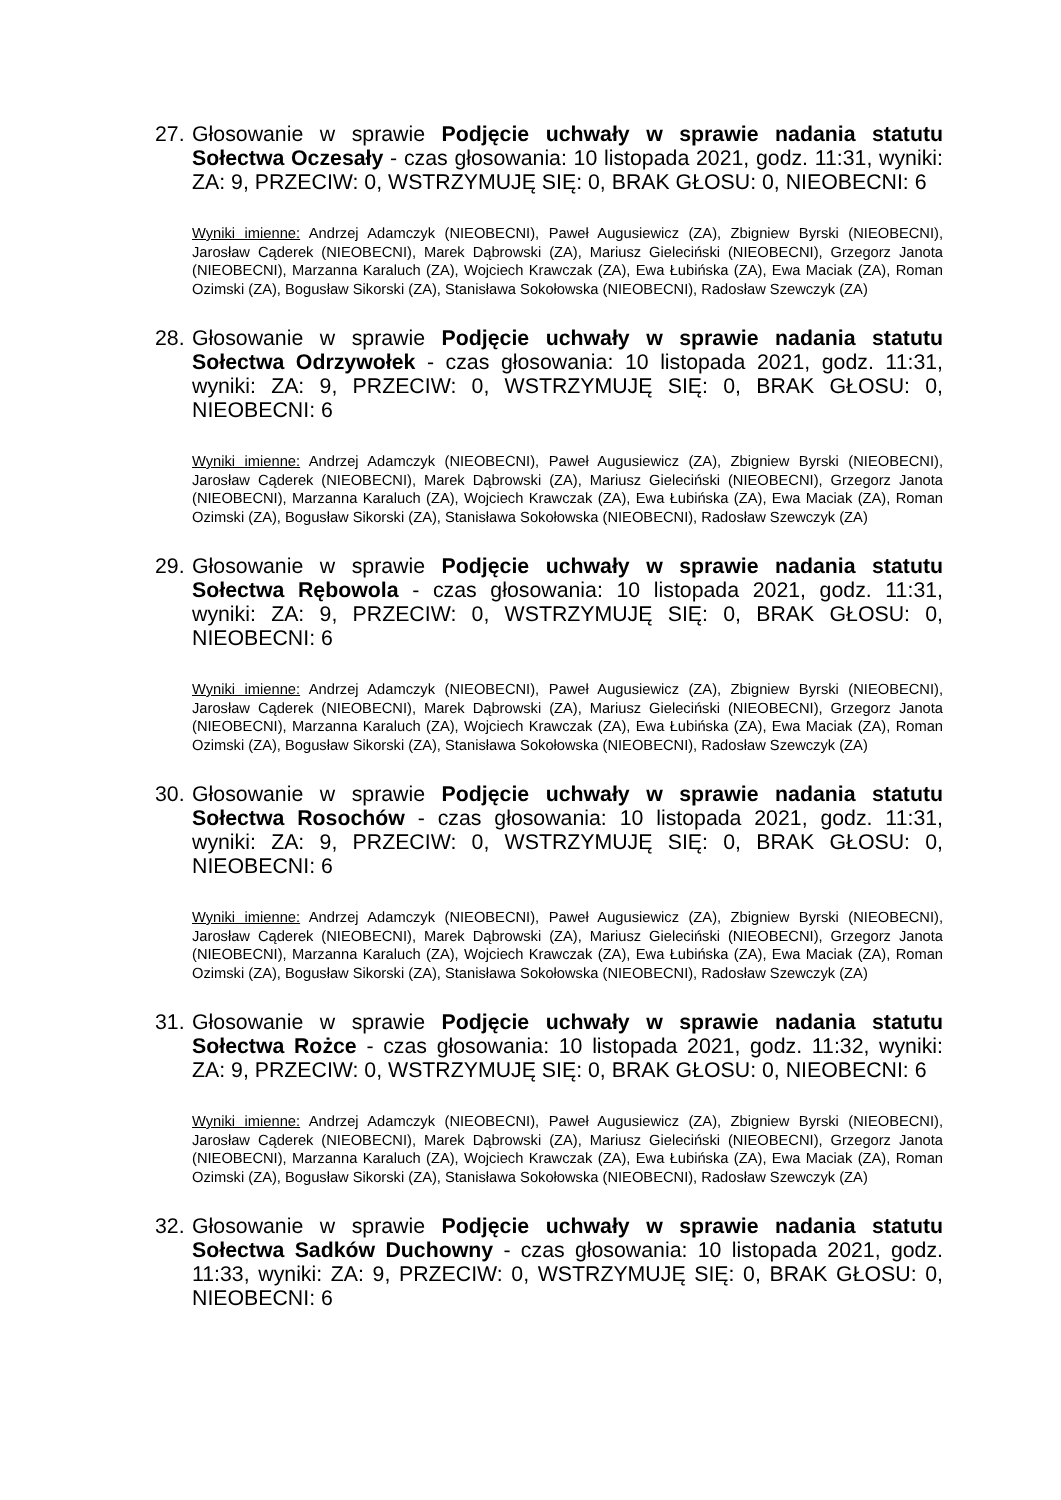27.
Głosowanie w sprawie Podjęcie uchwały w sprawie nadania statutu Sołectwa Oczesały - czas głosowania: 10 listopada 2021, godz. 11:31, wyniki: ZA: 9, PRZECIW: 0, WSTRZYMUJĘ SIĘ: 0, BRAK GŁOSU: 0, NIEOBECNI: 6
Wyniki imienne: Andrzej Adamczyk (NIEOBECNI), Paweł Augusiewicz (ZA), Zbigniew Byrski (NIEOBECNI), Jarosław Cąderek (NIEOBECNI), Marek Dąbrowski (ZA), Mariusz Gieleciński (NIEOBECNI), Grzegorz Janota (NIEOBECNI), Marzanna Karaluch (ZA), Wojciech Krawczak (ZA), Ewa Łubińska (ZA), Ewa Maciak (ZA), Roman Ozimski (ZA), Bogusław Sikorski (ZA), Stanisława Sokołowska (NIEOBECNI), Radosław Szewczyk (ZA)
28.
Głosowanie w sprawie Podjęcie uchwały w sprawie nadania statutu Sołectwa Odrzywołek - czas głosowania: 10 listopada 2021, godz. 11:31, wyniki: ZA: 9, PRZECIW: 0, WSTRZYMUJĘ SIĘ: 0, BRAK GŁOSU: 0, NIEOBECNI: 6
Wyniki imienne: Andrzej Adamczyk (NIEOBECNI), Paweł Augusiewicz (ZA), Zbigniew Byrski (NIEOBECNI), Jarosław Cąderek (NIEOBECNI), Marek Dąbrowski (ZA), Mariusz Gieleciński (NIEOBECNI), Grzegorz Janota (NIEOBECNI), Marzanna Karaluch (ZA), Wojciech Krawczak (ZA), Ewa Łubińska (ZA), Ewa Maciak (ZA), Roman Ozimski (ZA), Bogusław Sikorski (ZA), Stanisława Sokołowska (NIEOBECNI), Radosław Szewczyk (ZA)
29.
Głosowanie w sprawie Podjęcie uchwały w sprawie nadania statutu Sołectwa Rębowola - czas głosowania: 10 listopada 2021, godz. 11:31, wyniki: ZA: 9, PRZECIW: 0, WSTRZYMUJĘ SIĘ: 0, BRAK GŁOSU: 0, NIEOBECNI: 6
Wyniki imienne: Andrzej Adamczyk (NIEOBECNI), Paweł Augusiewicz (ZA), Zbigniew Byrski (NIEOBECNI), Jarosław Cąderek (NIEOBECNI), Marek Dąbrowski (ZA), Mariusz Gieleciński (NIEOBECNI), Grzegorz Janota (NIEOBECNI), Marzanna Karaluch (ZA), Wojciech Krawczak (ZA), Ewa Łubińska (ZA), Ewa Maciak (ZA), Roman Ozimski (ZA), Bogusław Sikorski (ZA), Stanisława Sokołowska (NIEOBECNI), Radosław Szewczyk (ZA)
30.
Głosowanie w sprawie Podjęcie uchwały w sprawie nadania statutu Sołectwa Rosochów - czas głosowania: 10 listopada 2021, godz. 11:31, wyniki: ZA: 9, PRZECIW: 0, WSTRZYMUJĘ SIĘ: 0, BRAK GŁOSU: 0, NIEOBECNI: 6
Wyniki imienne: Andrzej Adamczyk (NIEOBECNI), Paweł Augusiewicz (ZA), Zbigniew Byrski (NIEOBECNI), Jarosław Cąderek (NIEOBECNI), Marek Dąbrowski (ZA), Mariusz Gieleciński (NIEOBECNI), Grzegorz Janota (NIEOBECNI), Marzanna Karaluch (ZA), Wojciech Krawczak (ZA), Ewa Łubińska (ZA), Ewa Maciak (ZA), Roman Ozimski (ZA), Bogusław Sikorski (ZA), Stanisława Sokołowska (NIEOBECNI), Radosław Szewczyk (ZA)
31.
Głosowanie w sprawie Podjęcie uchwały w sprawie nadania statutu Sołectwa Rożce - czas głosowania: 10 listopada 2021, godz. 11:32, wyniki: ZA: 9, PRZECIW: 0, WSTRZYMUJĘ SIĘ: 0, BRAK GŁOSU: 0, NIEOBECNI: 6
Wyniki imienne: Andrzej Adamczyk (NIEOBECNI), Paweł Augusiewicz (ZA), Zbigniew Byrski (NIEOBECNI), Jarosław Cąderek (NIEOBECNI), Marek Dąbrowski (ZA), Mariusz Gieleciński (NIEOBECNI), Grzegorz Janota (NIEOBECNI), Marzanna Karaluch (ZA), Wojciech Krawczak (ZA), Ewa Łubińska (ZA), Ewa Maciak (ZA), Roman Ozimski (ZA), Bogusław Sikorski (ZA), Stanisława Sokołowska (NIEOBECNI), Radosław Szewczyk (ZA)
32.
Głosowanie w sprawie Podjęcie uchwały w sprawie nadania statutu Sołectwa Sadków Duchowny - czas głosowania: 10 listopada 2021, godz. 11:33, wyniki: ZA: 9, PRZECIW: 0, WSTRZYMUJĘ SIĘ: 0, BRAK GŁOSU: 0, NIEOBECNI: 6